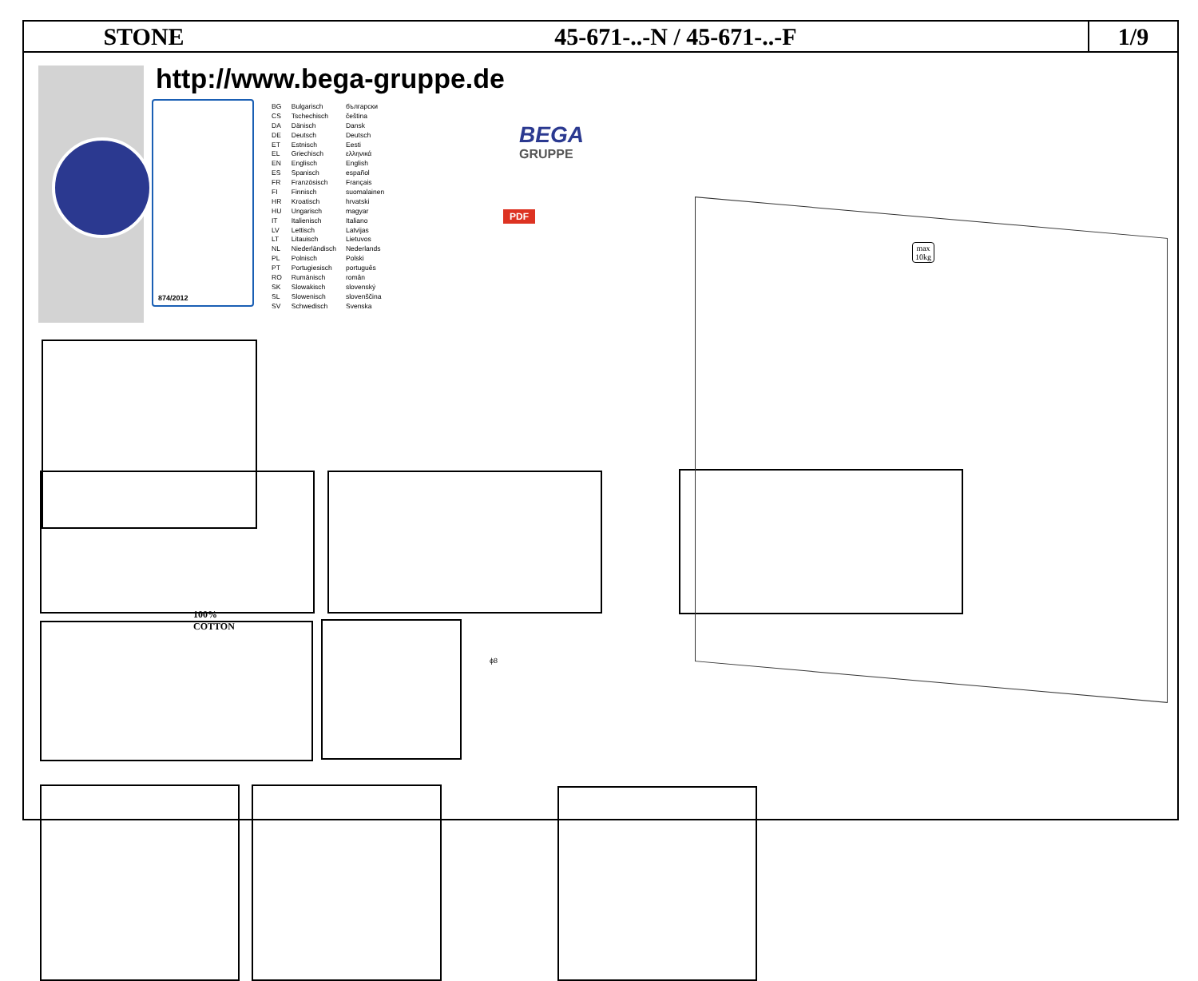STONE 45-671-..-N / 45-671-..-F
1/9
http://www.bega-gruppe.de
874/2012
| BG | Bulgarisch | български |
| CS | Tschechisch | čeština |
| DA | Dänisch | Dansk |
| DE | Deutsch | Deutsch |
| ET | Estnisch | Eesti |
| EL | Griechisch | ελληνικά |
| EN | Englisch | English |
| ES | Spanisch | español |
| FR | Französisch | Français |
| FI | Finnisch | suomalainen |
| HR | Kroatisch | hrvatski |
| HU | Ungarisch | magyar |
| IT | Italienisch | Italiano |
| LV | Lettisch | Latvijas |
| LT | Litauisch | Lietuvos |
| NL | Niederländisch | Nederlands |
| PL | Polnisch | Polski |
| PT | Portugiesisch | português |
| RO | Rumänisch | român |
| SK | Slowakisch | slovenský |
| SL | Slowenisch | slovenščina |
| SV | Schwedisch | Svenska |
BEGA
GRUPPE
PDF
100%
COTTON
ϕ8
max
10kg